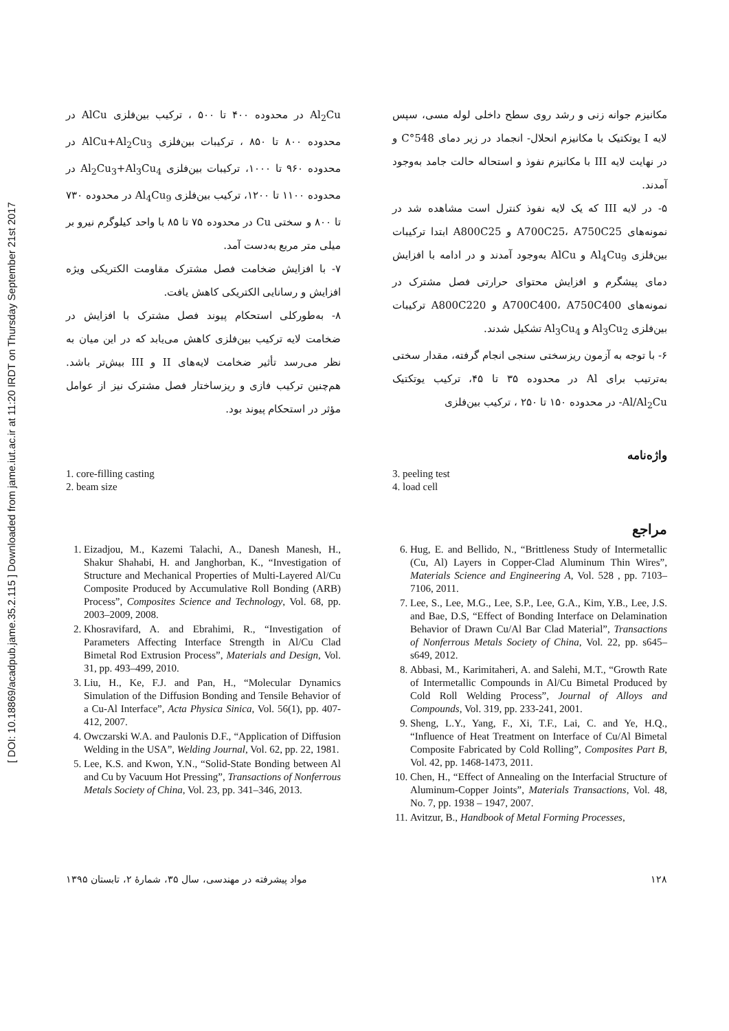[ DOI: 10.18869/acadpub.jame.35.2.115 ] Downloaded from jame.iut.ac.ir at 11:20 IRDT on Thursday September 21st 2017
مکانیزم جوانه زنی و رشد روی سطح داخلی لوله مسی، سپس لایه I یوتکتیک با مکانیزم انحلال- انجماد در زیر دمای 548°C و در نهایت لایه III با مکانیزم نفوذ و استحاله حالت جامد به‌وجود آمدند.
۵- در لایه III که یک لایه نفوذ کنترل است مشاهده شد در نمونه‌های A700C25، A750C25 و A800C25 ابتدا ترکیبات بین‌فلزی Al<sub>4</sub>Cu<sub>9</sub> و AlCu به‌وجود آمدند و در ادامه با افزایش دمای پیشگرم و افزایش محتوای حرارتی فصل مشترک در نمونه‌های A700C400، A750C400 و A800C220 ترکیبات بین‌فلزی Al<sub>3</sub>Cu<sub>2</sub> و Al<sub>3</sub>Cu<sub>4</sub> تشکیل شدند.
۶- با توجه به آزمون ریزسختی سنجی انجام گرفته، مقدار سختی به‌ترتیب برای Al در محدوده ۳۵ تا ۴۵، ترکیب یوتکتیک Al/Al<sub>2</sub>Cu- در محدوده ۱۵۰ تا ۲۵۰ ، ترکیب بین‌فلزی
Al<sub>2</sub>Cu در محدوده ۴۰۰ تا ۵۰۰ ، ترکیب بین‌فلزی AlCu در محدوده ۸۰۰ تا ۸۵۰ ، ترکیبات بین‌فلزی AlCu+Al<sub>2</sub>Cu<sub>3</sub> در محدوده ۹۶۰ تا ۱۰۰۰، ترکیبات بین‌فلزی Al<sub>2</sub>Cu<sub>3</sub>+Al<sub>3</sub>Cu<sub>4</sub> در محدوده ۱۱۰۰ تا ۱۲۰۰، ترکیب بین‌فلزی Al<sub>4</sub>Cu<sub>9</sub> در محدوده ۷۳۰ تا ۸۰۰ و سختی Cu در محدوده ۷۵ تا ۸۵ با واحد کیلوگرم نیرو بر میلی متر مربع به‌دست آمد.
۷- با افزایش ضخامت فصل مشترک مقاومت الکتریکی ویژه افزایش و رسانایی الکتریکی کاهش یافت.
۸- به‌طورکلی استحکام پیوند فصل مشترک با افزایش در ضخامت لایه ترکیب بین‌فلزی کاهش می‌یابد که در این میان به نظر می‌رسد تأثیر ضخامت لایه‌های II و III بیش‌تر باشد. هم‌چنین ترکیب فازی و ریزساختار فصل مشترک نیز از عوامل مؤثر در استحکام پیوند بود.
واژه‌نامه
3. peeling test
4. load cell
1. core-filling casting
2. beam size
مراجع
6. Hug, E. and Bellido, N., “Brittleness Study of Intermetallic (Cu, Al) Layers in Copper-Clad Aluminum Thin Wires”, Materials Science and Engineering A, Vol. 528 , pp. 7103– 7106, 2011.
7. Lee, S., Lee, M.G., Lee, S.P., Lee, G.A., Kim, Y.B., Lee, J.S. and Bae, D.S, “Effect of Bonding Interface on Delamination Behavior of Drawn Cu/Al Bar Clad Material”, Transactions of Nonferrous Metals Society of China, Vol. 22, pp. s645–s649, 2012.
8. Abbasi, M., Karimitaheri, A. and Salehi, M.T., “Growth Rate of Intermetallic Compounds in Al/Cu Bimetal Produced by Cold Roll Welding Process”, Journal of Alloys and Compounds, Vol. 319, pp. 233-241, 2001.
9. Sheng, L.Y., Yang, F., Xi, T.F., Lai, C. and Ye, H.Q., “Influence of Heat Treatment on Interface of Cu/Al Bimetal Composite Fabricated by Cold Rolling”, Composites Part B, Vol. 42, pp. 1468-1473, 2011.
10. Chen, H., “Effect of Annealing on the Interfacial Structure of Aluminum-Copper Joints”, Materials Transactions, Vol. 48, No. 7, pp. 1938 – 1947, 2007.
11. Avitzur, B., Handbook of Metal Forming Processes,
1. Eizadjou, M., Kazemi Talachi, A., Danesh Manesh, H., Shakur Shahabi, H. and Janghorban, K., “Investigation of Structure and Mechanical Properties of Multi-Layered Al/Cu Composite Produced by Accumulative Roll Bonding (ARB) Process”, Composites Science and Technology, Vol. 68, pp. 2003–2009, 2008.
2. Khosravifard, A. and Ebrahimi, R., “Investigation of Parameters Affecting Interface Strength in Al/Cu Clad Bimetal Rod Extrusion Process”, Materials and Design, Vol. 31, pp. 493–499, 2010.
3. Liu, H., Ke, F.J. and Pan, H., “Molecular Dynamics Simulation of the Diffusion Bonding and Tensile Behavior of a Cu-Al Interface”, Acta Physica Sinica, Vol. 56(1), pp. 407-412, 2007.
4. Owczarski W.A. and Paulonis D.F., “Application of Diffusion Welding in the USA”, Welding Journal, Vol. 62, pp. 22, 1981.
5. Lee, K.S. and Kwon, Y.N., “Solid-State Bonding between Al and Cu by Vacuum Hot Pressing”, Transactions of Nonferrous Metals Society of China, Vol. 23, pp. 341–346, 2013.
۱۲۸ مواد پیشرفته در مهندسی، سال ۳۵، شمارهٔ ۲، تابستان ۱۳۹۵